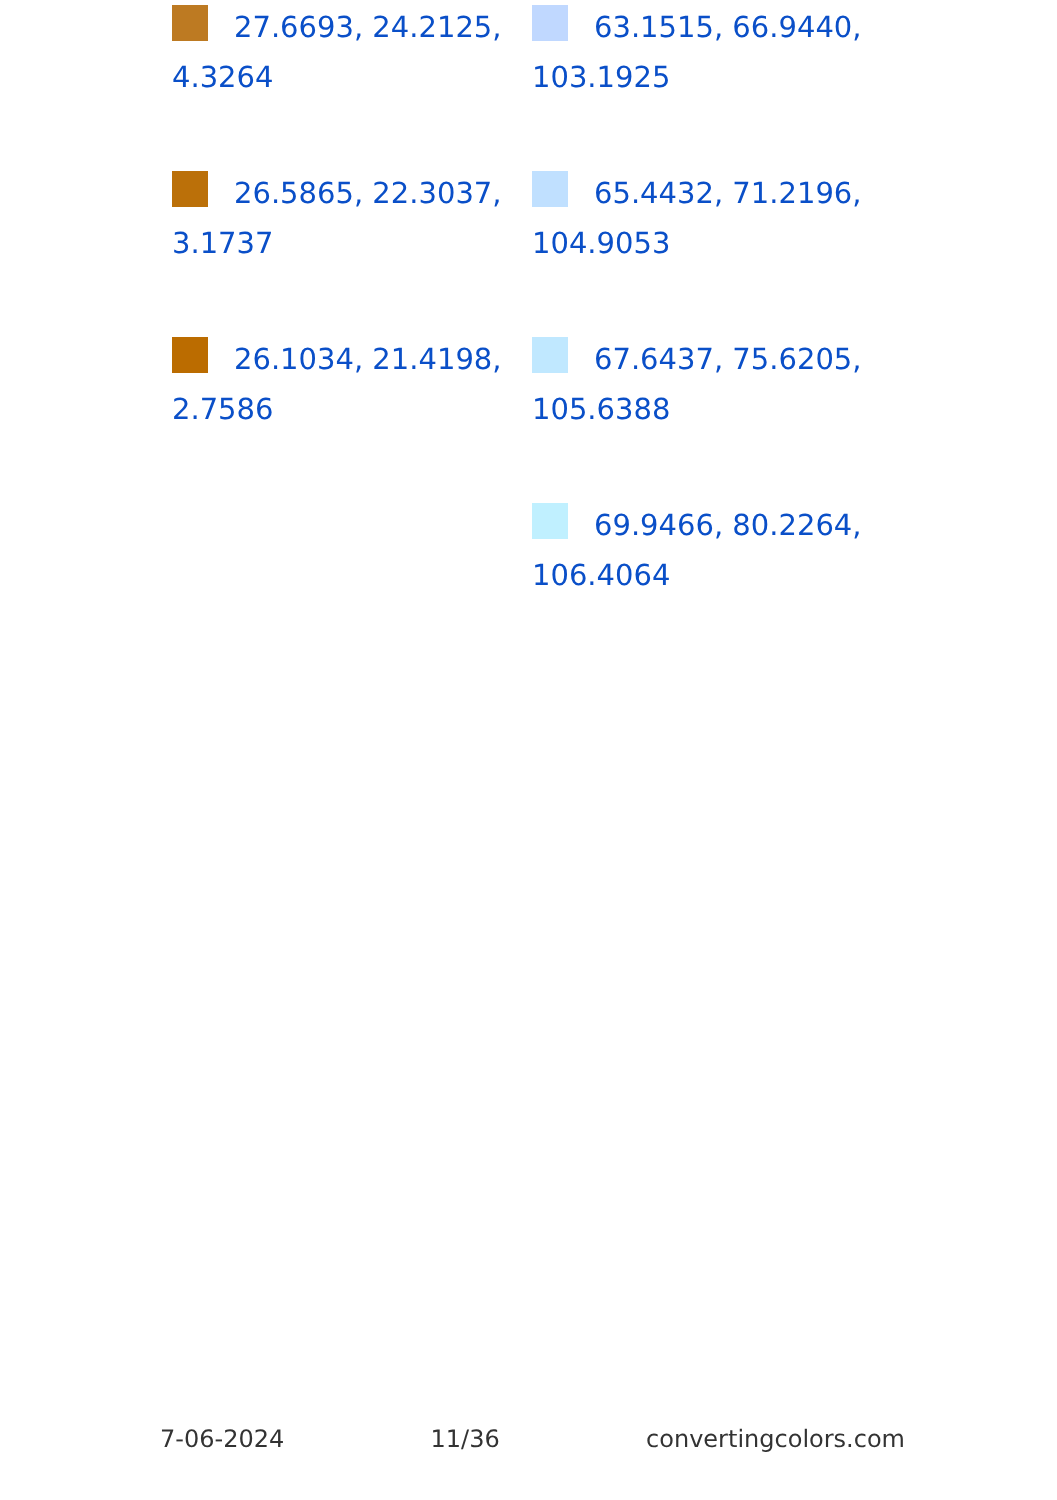27.6693, 24.2125, 4.3264
26.5865, 22.3037, 3.1737
26.1034, 21.4198, 2.7586
63.1515, 66.9440, 103.1925
65.4432, 71.2196, 104.9053
67.6437, 75.6205, 105.6388
69.9466, 80.2264, 106.4064
7-06-2024 11/36 convertingcolors.com